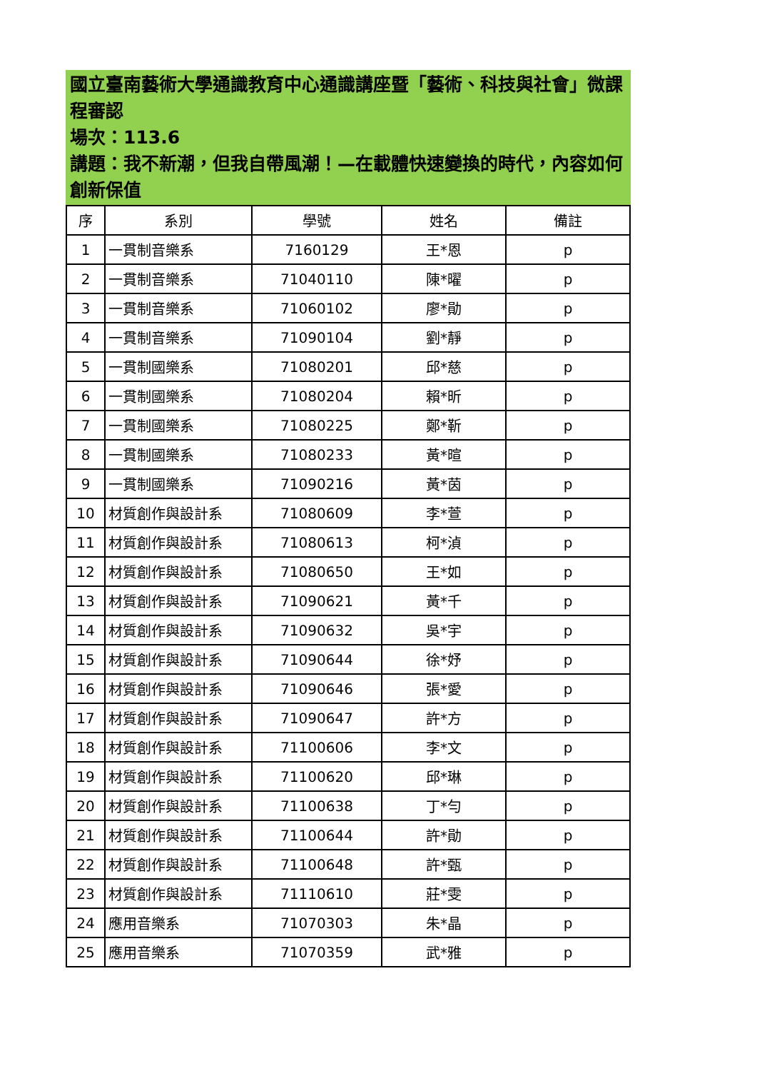國立臺南藝術大學通識教育中心通識講座暨「藝術、科技與社會」微課程審認
場次：113.6
講題：我不新潮，但我自帶風潮！—在載體快速變換的時代，內容如何創新保值
| 序 | 系別 | 學號 | 姓名 | 備註 |
| --- | --- | --- | --- | --- |
| 1 | 一貫制音樂系 | 7160129 | 王*恩 | p |
| 2 | 一貫制音樂系 | 71040110 | 陳*曜 | p |
| 3 | 一貫制音樂系 | 71060102 | 廖*勛 | p |
| 4 | 一貫制音樂系 | 71090104 | 劉*靜 | p |
| 5 | 一貫制國樂系 | 71080201 | 邱*慈 | p |
| 6 | 一貫制國樂系 | 71080204 | 賴*昕 | p |
| 7 | 一貫制國樂系 | 71080225 | 鄭*靳 | p |
| 8 | 一貫制國樂系 | 71080233 | 黃*暄 | p |
| 9 | 一貫制國樂系 | 71090216 | 黃*茵 | p |
| 10 | 材質創作與設計系 | 71080609 | 李*萱 | p |
| 11 | 材質創作與設計系 | 71080613 | 柯*湞 | p |
| 12 | 材質創作與設計系 | 71080650 | 王*如 | p |
| 13 | 材質創作與設計系 | 71090621 | 黃*千 | p |
| 14 | 材質創作與設計系 | 71090632 | 吳*宇 | p |
| 15 | 材質創作與設計系 | 71090644 | 徐*妤 | p |
| 16 | 材質創作與設計系 | 71090646 | 張*愛 | p |
| 17 | 材質創作與設計系 | 71090647 | 許*方 | p |
| 18 | 材質創作與設計系 | 71100606 | 李*文 | p |
| 19 | 材質創作與設計系 | 71100620 | 邱*琳 | p |
| 20 | 材質創作與設計系 | 71100638 | 丁*勻 | p |
| 21 | 材質創作與設計系 | 71100644 | 許*勛 | p |
| 22 | 材質創作與設計系 | 71100648 | 許*甄 | p |
| 23 | 材質創作與設計系 | 71110610 | 莊*雯 | p |
| 24 | 應用音樂系 | 71070303 | 朱*晶 | p |
| 25 | 應用音樂系 | 71070359 | 武*雅 | p |